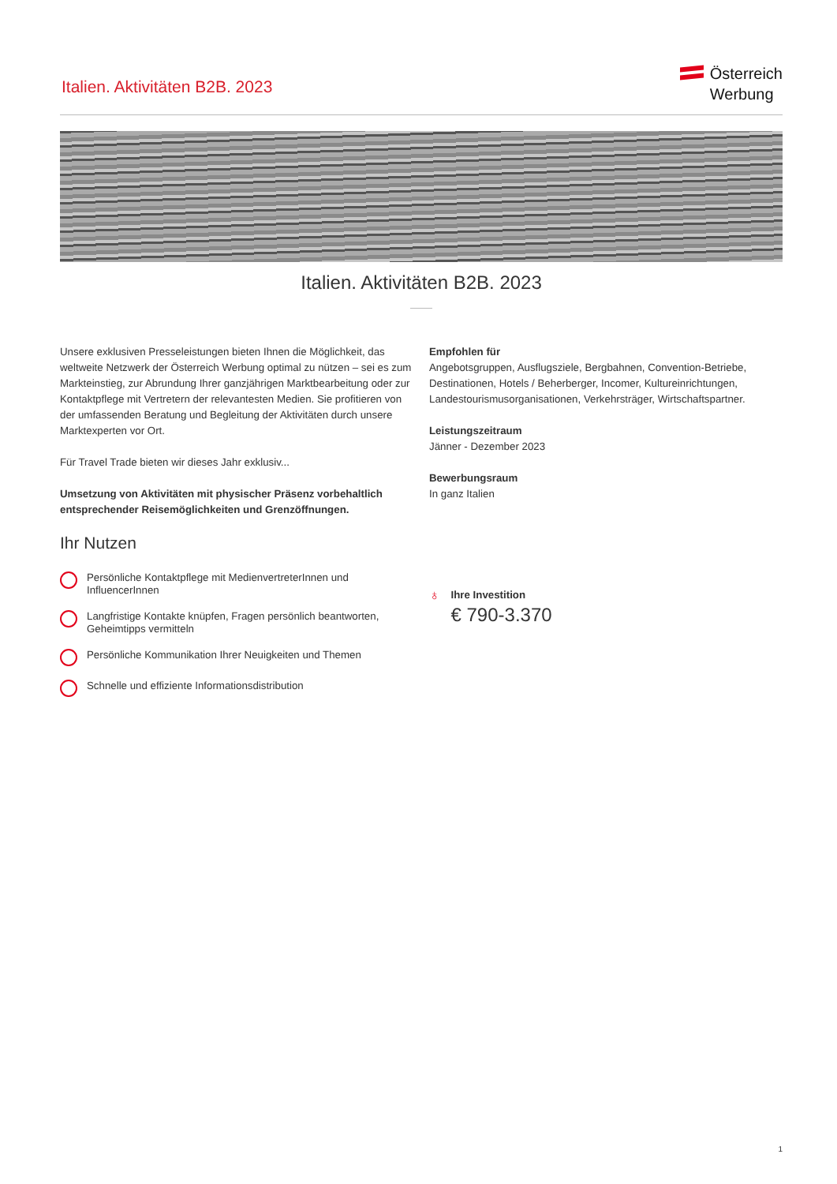Italien. Aktivitäten B2B. 2023
Österreich
Werbung
Italien. Aktivitäten B2B. 2023
Unsere exklusiven Presseleistungen bieten Ihnen die Möglichkeit, das weltweite Netzwerk der Österreich Werbung optimal zu nützen – sei es zum Markteinstieg, zur Abrundung Ihrer ganzjährigen Marktbearbeitung oder zur Kontaktpflege mit Vertretern der relevantesten Medien. Sie profitieren von der umfassenden Beratung und Begleitung der Aktivitäten durch unsere Marktexperten vor Ort.
Für Travel Trade bieten wir dieses Jahr exklusiv...
Umsetzung von Aktivitäten mit physischer Präsenz vorbehaltlich entsprechender Reisemöglichkeiten und Grenzöffnungen.
Ihr Nutzen
Persönliche Kontaktpflege mit MedienvertreterInnen und InfluencerInnen
Langfristige Kontakte knüpfen, Fragen persönlich beantworten, Geheimtipps vermitteln
Persönliche Kommunikation Ihrer Neuigkeiten und Themen
Schnelle und effiziente Informationsdistribution
Empfohlen für
Angebotsgruppen, Ausflugsziele, Bergbahnen, Convention-Betriebe, Destinationen, Hotels / Beherberger, Incomer, Kultureinrichtungen, Landestourismusorganisationen, Verkehrsträger, Wirtschaftspartner.
Leistungszeitraum
Jänner - Dezember 2023
Bewerbungsraum
In ganz Italien
♁
Ihre Investition
€ 790-3.370
1